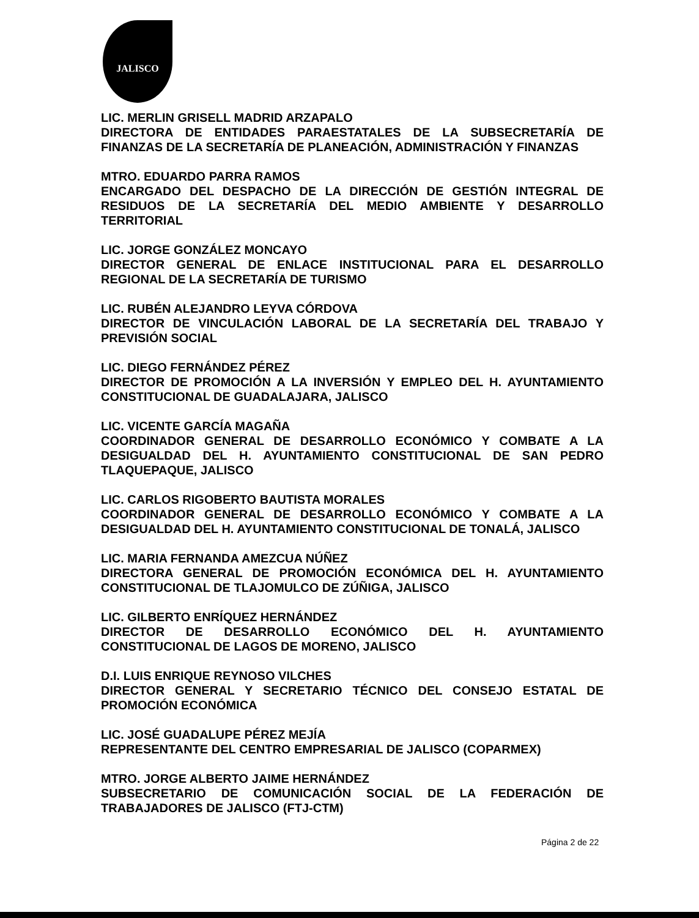JALISCO
LIC. MERLIN GRISELL MADRID ARZAPALO
DIRECTORA DE ENTIDADES PARAESTATALES DE LA SUBSECRETARÍA DE FINANZAS DE LA SECRETARÍA DE PLANEACIÓN, ADMINISTRACIÓN Y FINANZAS
MTRO. EDUARDO PARRA RAMOS
ENCARGADO DEL DESPACHO DE LA DIRECCIÓN DE GESTIÓN INTEGRAL DE RESIDUOS DE LA SECRETARÍA DEL MEDIO AMBIENTE Y DESARROLLO TERRITORIAL
LIC. JORGE GONZÁLEZ MONCAYO
DIRECTOR GENERAL DE ENLACE INSTITUCIONAL PARA EL DESARROLLO REGIONAL DE LA SECRETARÍA DE TURISMO
LIC. RUBÉN ALEJANDRO LEYVA CÓRDOVA
DIRECTOR DE VINCULACIÓN LABORAL DE LA SECRETARÍA DEL TRABAJO Y PREVISIÓN SOCIAL
LIC. DIEGO FERNÁNDEZ PÉREZ
DIRECTOR DE PROMOCIÓN A LA INVERSIÓN Y EMPLEO DEL H. AYUNTAMIENTO CONSTITUCIONAL DE GUADALAJARA, JALISCO
LIC. VICENTE GARCÍA MAGAÑA
COORDINADOR GENERAL DE DESARROLLO ECONÓMICO Y COMBATE A LA DESIGUALDAD DEL H. AYUNTAMIENTO CONSTITUCIONAL DE SAN PEDRO TLAQUEPAQUE, JALISCO
LIC. CARLOS RIGOBERTO BAUTISTA MORALES
COORDINADOR GENERAL DE DESARROLLO ECONÓMICO Y COMBATE A LA DESIGUALDAD DEL H. AYUNTAMIENTO CONSTITUCIONAL DE TONALÁ, JALISCO
LIC. MARIA FERNANDA AMEZCUA NÚÑEZ
DIRECTORA GENERAL DE PROMOCIÓN ECONÓMICA DEL H. AYUNTAMIENTO CONSTITUCIONAL DE TLAJOMULCO DE ZÚÑIGA, JALISCO
LIC. GILBERTO ENRÍQUEZ HERNÁNDEZ
DIRECTOR DE DESARROLLO ECONÓMICO DEL H. AYUNTAMIENTO CONSTITUCIONAL DE LAGOS DE MORENO, JALISCO
D.I. LUIS ENRIQUE REYNOSO VILCHES
DIRECTOR GENERAL Y SECRETARIO TÉCNICO DEL CONSEJO ESTATAL DE PROMOCIÓN ECONÓMICA
LIC. JOSÉ GUADALUPE PÉREZ MEJÍA
REPRESENTANTE DEL CENTRO EMPRESARIAL DE JALISCO (COPARMEX)
MTRO. JORGE ALBERTO JAIME HERNÁNDEZ
SUBSECRETARIO DE COMUNICACIÓN SOCIAL DE LA FEDERACIÓN DE TRABAJADORES DE JALISCO (FTJ-CTM)
Página 2 de 22